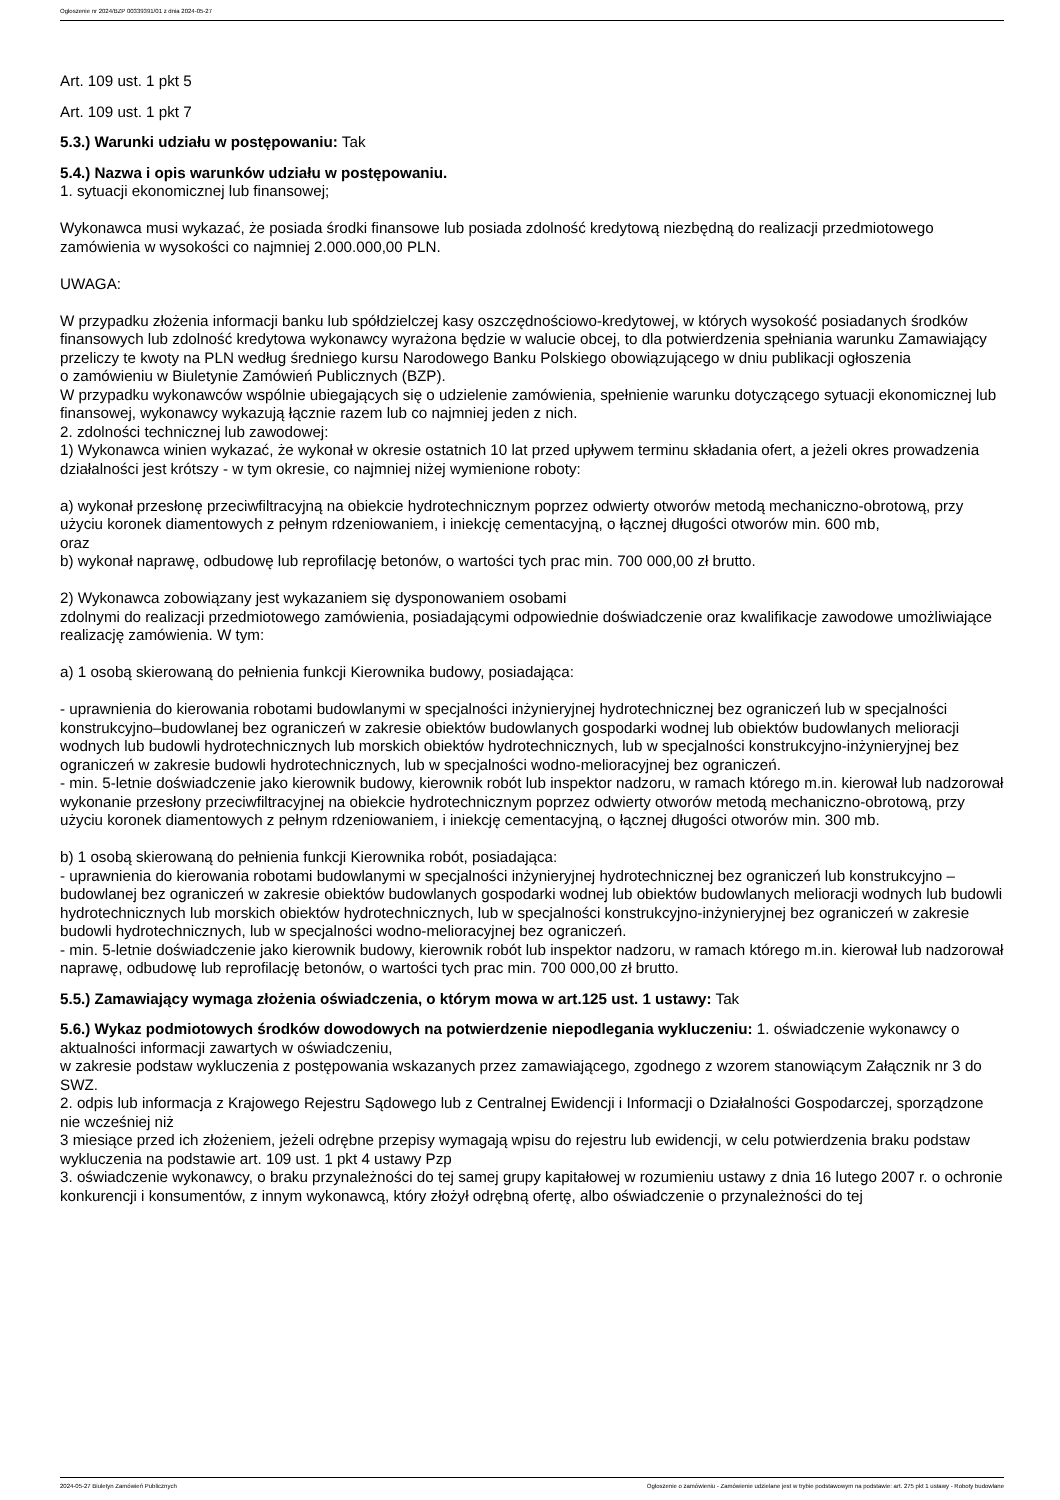Ogłoszenie nr 2024/BZP 00339391/01 z dnia 2024-05-27
Art. 109 ust. 1 pkt 5
Art. 109 ust. 1 pkt 7
5.3.) Warunki udziału w postępowaniu: Tak
5.4.) Nazwa i opis warunków udziału w postępowaniu.
1. sytuacji ekonomicznej lub finansowej;
Wykonawca musi wykazać, że posiada środki finansowe lub posiada zdolność kredytową niezbędną do realizacji przedmiotowego zamówienia w wysokości co najmniej 2.000.000,00 PLN.
UWAGA:
W przypadku złożenia informacji banku lub spółdzielczej kasy oszczędnościowo-kredytowej, w których wysokość posiadanych środków finansowych lub zdolność kredytowa wykonawcy wyrażona będzie w walucie obcej, to dla potwierdzenia spełniania warunku Zamawiający przeliczy te kwoty na PLN według średniego kursu Narodowego Banku Polskiego obowiązującego w dniu publikacji ogłoszenia
o zamówieniu w Biuletynie Zamówień Publicznych (BZP).
W przypadku wykonawców wspólnie ubiegających się o udzielenie zamówienia, spełnienie warunku dotyczącego sytuacji ekonomicznej lub finansowej, wykonawcy wykazują łącznie razem lub co najmniej jeden z nich.
2. zdolności technicznej lub zawodowej:
1) Wykonawca winien wykazać, że wykonał w okresie ostatnich 10 lat przed upływem terminu składania ofert, a jeżeli okres prowadzenia działalności jest krótszy - w tym okresie, co najmniej niżej wymienione roboty:
a) wykonał przesłonę przeciwfiltracyjną na obiekcie hydrotechnicznym poprzez odwierty otworów metodą mechaniczno-obrotową, przy użyciu koronek diamentowych z pełnym rdzeniowaniem, i iniekcję cementacyjną, o łącznej długości otworów min. 600 mb,
oraz
b) wykonał naprawę, odbudowę lub reprofilację betonów, o wartości tych prac min. 700 000,00 zł brutto.
2) Wykonawca zobowiązany jest wykazaniem się dysponowaniem osobami
zdolnymi do realizacji przedmiotowego zamówienia, posiadającymi odpowiednie doświadczenie oraz kwalifikacje zawodowe umożliwiające realizację zamówienia. W tym:
a) 1 osobą skierowaną do pełnienia funkcji Kierownika budowy, posiadająca:
- uprawnienia do kierowania robotami budowlanymi w specjalności inżynieryjnej hydrotechnicznej bez ograniczeń lub w specjalności konstrukcyjno–budowlanej bez ograniczeń w zakresie obiektów budowlanych gospodarki wodnej lub obiektów budowlanych melioracji wodnych lub budowli hydrotechnicznych lub morskich obiektów hydrotechnicznych, lub w specjalności konstrukcyjno-inżynieryjnej bez ograniczeń w zakresie budowli hydrotechnicznych, lub w specjalności wodno-melioracyjnej bez ograniczeń.
- min. 5-letnie doświadczenie jako kierownik budowy, kierownik robót lub inspektor nadzoru, w ramach którego m.in. kierował lub nadzorował wykonanie przesłony przeciwfiltracyjnej na obiekcie hydrotechnicznym poprzez odwierty otworów metodą mechaniczno-obrotową, przy użyciu koronek diamentowych z pełnym rdzeniowaniem, i iniekcję cementacyjną, o łącznej długości otworów min. 300 mb.
b) 1 osobą skierowaną do pełnienia funkcji Kierownika robót, posiadająca:
- uprawnienia do kierowania robotami budowlanymi w specjalności inżynieryjnej hydrotechnicznej bez ograniczeń lub konstrukcyjno – budowlanej bez ograniczeń w zakresie obiektów budowlanych gospodarki wodnej lub obiektów budowlanych melioracji wodnych lub budowli hydrotechnicznych lub morskich obiektów hydrotechnicznych, lub w specjalności konstrukcyjno-inżynieryjnej bez ograniczeń w zakresie budowli hydrotechnicznych, lub w specjalności wodno-melioracyjnej bez ograniczeń.
- min. 5-letnie doświadczenie jako kierownik budowy, kierownik robót lub inspektor nadzoru, w ramach którego m.in. kierował lub nadzorował naprawę, odbudowę lub reprofilację betonów, o wartości tych prac min. 700 000,00 zł brutto.
5.5.) Zamawiający wymaga złożenia oświadczenia, o którym mowa w art.125 ust. 1 ustawy: Tak
5.6.) Wykaz podmiotowych środków dowodowych na potwierdzenie niepodlegania wykluczeniu: 1. oświadczenie wykonawcy o aktualności informacji zawartych w oświadczeniu,
w zakresie podstaw wykluczenia z postępowania wskazanych przez zamawiającego, zgodnego z wzorem stanowiącym Załącznik nr 3 do SWZ.
2. odpis lub informacja z Krajowego Rejestru Sądowego lub z Centralnej Ewidencji i Informacji o Działalności Gospodarczej, sporządzone nie wcześniej niż
3 miesiące przed ich złożeniem, jeżeli odrębne przepisy wymagają wpisu do rejestru lub ewidencji, w celu potwierdzenia braku podstaw wykluczenia na podstawie art. 109 ust. 1 pkt 4 ustawy Pzp
3. oświadczenie wykonawcy, o braku przynależności do tej samej grupy kapitałowej w rozumieniu ustawy z dnia 16 lutego 2007 r. o ochronie konkurencji i konsumentów, z innym wykonawcą, który złożył odrębną ofertę, albo oświadczenie o przynależności do tej
2024-05-27 Biuletyn Zamówień Publicznych Ogłoszenie o zamówieniu - Zamówienie udzielane jest w trybie podstawowym na podstawie: art. 275 pkt 1 ustawy - Roboty budowlane